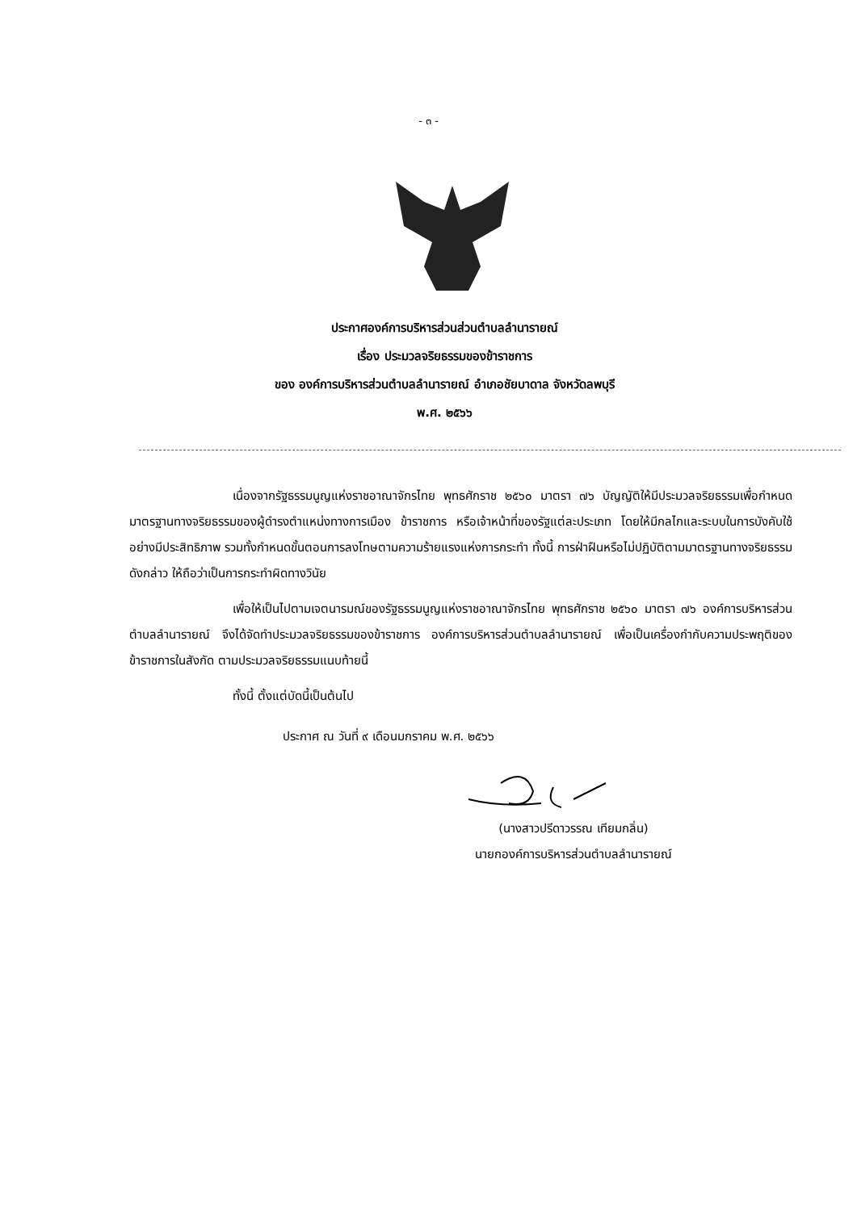- ๓ -
ประกาศองค์การบริหารส่วนส่วนตำบลลำนารายณ์
เรื่อง ประมวลจริยธรรมของข้าราชการ
ของ องค์การบริหารส่วนตำบลลำนารายณ์ อำเภอชัยบาดาล จังหวัดลพบุรี
พ.ศ. ๒๕๖๖
เนื่องจากรัฐธรรมนูญแห่งราชอาณาจักรไทย พุทธศักราช ๒๕๖๐ มาตรา ๗๖ บัญญัติให้มีประมวลจริยธรรมเพื่อกำหนดมาตรฐานทางจริยธรรมของผู้ดำรงตำแหน่งทางการเมือง ข้าราชการ หรือเจ้าหน้าที่ของรัฐแต่ละประเภท โดยให้มีกลไกและระบบในการบังคับใช้อย่างมีประสิทธิภาพ รวมทั้งกำหนดขั้นตอนการลงโทษตามความร้ายแรงแห่งการกระทำ ทั้งนี้ การฝ่าฝืนหรือไม่ปฏิบัติตามมาตรฐานทางจริยธรรมดังกล่าว ให้ถือว่าเป็นการกระทำผิดทางวินัย
เพื่อให้เป็นไปตามเจตนารมณ์ของรัฐธรรมนูญแห่งราชอาณาจักรไทย พุทธศักราช ๒๕๖๐ มาตรา ๗๖ องค์การบริหารส่วนตำบลลำนารายณ์ จึงได้จัดทำประมวลจริยธรรมของข้าราชการ องค์การบริหารส่วนตำบลลำนารายณ์ เพื่อเป็นเครื่องกำกับความประพฤติของข้าราชการในสังกัด ตามประมวลจริยธรรมแนบท้ายนี้
ทั้งนี้ ตั้งแต่บัดนี้เป็นต้นไป
ประกาศ ณ วันที่ ๙ เดือนมกราคม พ.ศ. ๒๕๖๖
(นางสาวปรีดาวรรณ เทียมกลิ่น)
นายกองค์การบริหารส่วนตำบลลำนารายณ์